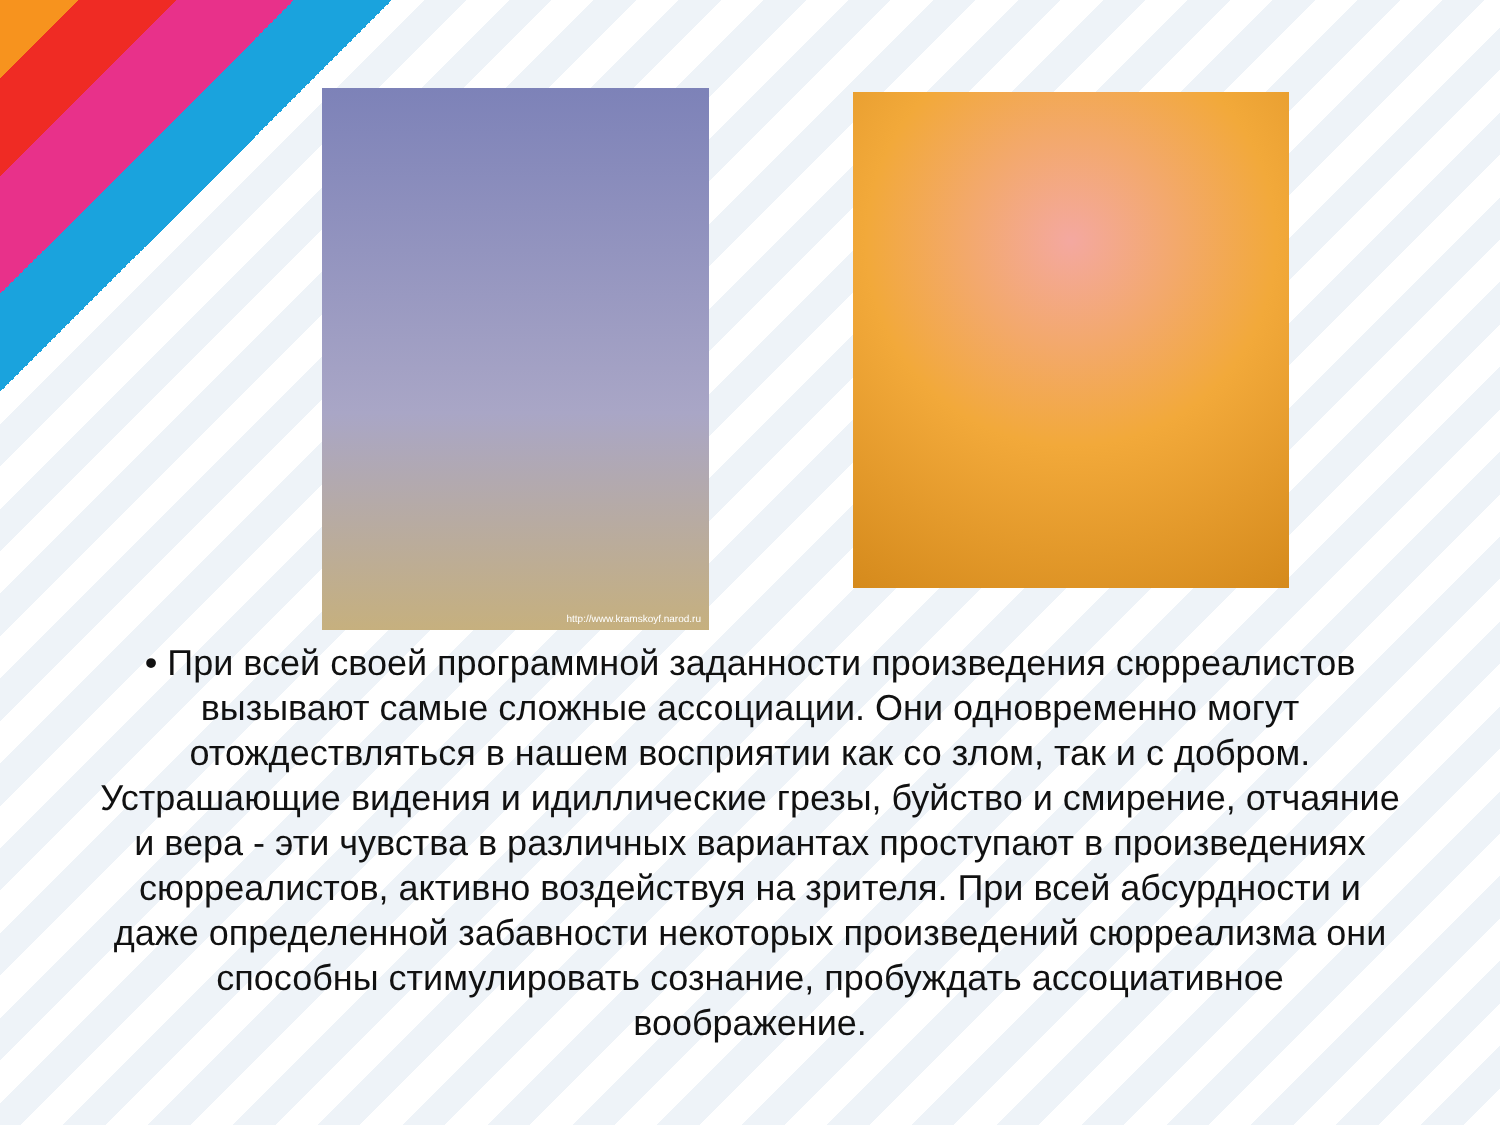http://www.kramskoyf.narod.ru
• При всей своей программной заданности произведения сюрреалистов вызывают самые сложные ассоциации. Они одновременно могут отождествляться в нашем восприятии как со злом, так и с добром. Устрашающие видения и идиллические грезы, буйство и смирение, отчаяние и вера - эти чувства в различных вариантах проступают в произведениях сюрреалистов, активно воздействуя на зрителя. При всей абсурдности и даже определенной забавности некоторых произведений сюрреализма они способны стимулировать сознание, пробуждать ассоциативное воображение.